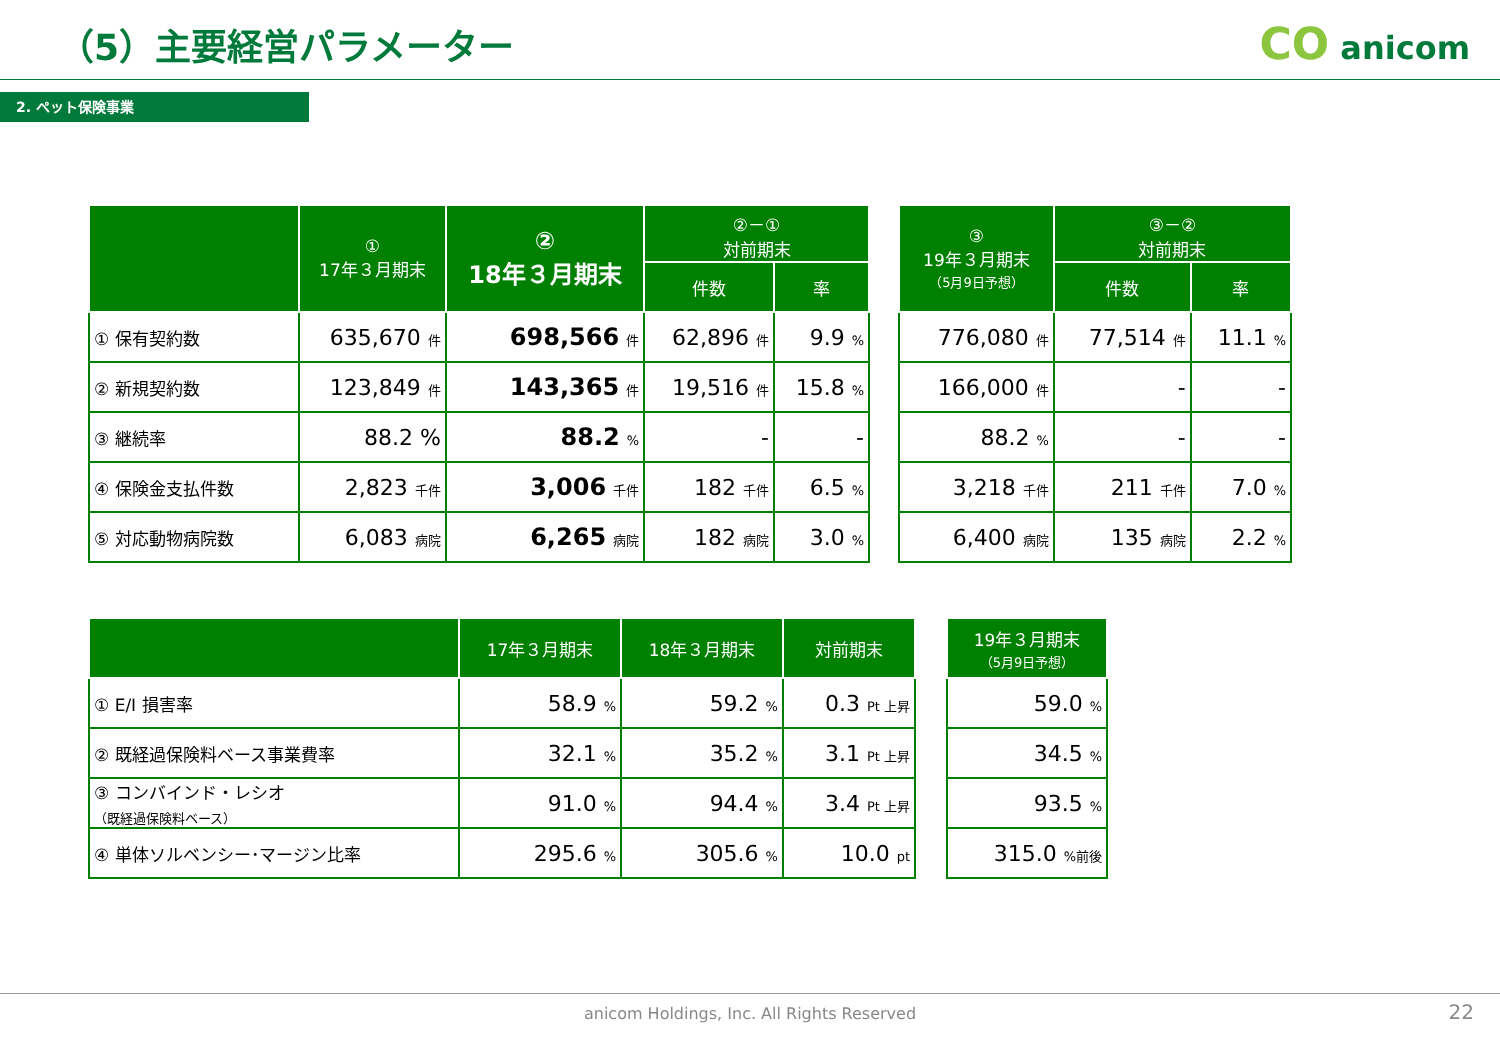（5）主要経営パラメーター CO anicom
2. ペット保険事業
| | ① 17年３月期末 | ② 18年３月期末 | ②－① 対前期末 | |
| --- | --- | --- | --- | --- |
| | | | 件数 | 率 |
| ① 保有契約数 | 635,670 件 | 698,566 件 | 62,896 件 | 9.9 % |
| ② 新規契約数 | 123,849 件 | 143,365 件 | 19,516 件 | 15.8 % |
| ③ 継続率 | 88.2 % | 88.2 % | - | - |
| ④ 保険金支払件数 | 2,823 千件 | 3,006 千件 | 182 千件 | 6.5 % |
| ⑤ 対応動物病院数 | 6,083 病院 | 6,265 病院 | 182 病院 | 3.0 % |
| ③ 19年３月期末 （5月9日予想） | ③－② 対前期末 | |
| --- | --- | --- |
| | 件数 | 率 |
| 776,080 件 | 77,514 件 | 11.1 % |
| 166,000 件 | - | - |
| 88.2 % | - | - |
| 3,218 千件 | 211 千件 | 7.0 % |
| 6,400 病院 | 135 病院 | 2.2 % |
| | 17年３月期末 | 18年３月期末 | 対前期末 |
| --- | --- | --- | --- |
| ① E/I 損害率 | 58.9 % | 59.2 % | 0.3 Pt 上昇 |
| ② 既経過保険料ベース事業費率 | 32.1 % | 35.2 % | 3.1 Pt 上昇 |
| ③ コンバインド・レシオ （既経過保険料ベース） | 91.0 % | 94.4 % | 3.4 Pt 上昇 |
| ④ 単体ソルベンシー･マージン比率 | 295.6 % | 305.6 % | 10.0 pt |
| 19年３月期末 （5月9日予想） |
| --- |
| 59.0 % |
| 34.5 % |
| 93.5 % |
| 315.0 %前後 |
anicom Holdings, Inc. All Rights Reserved
22